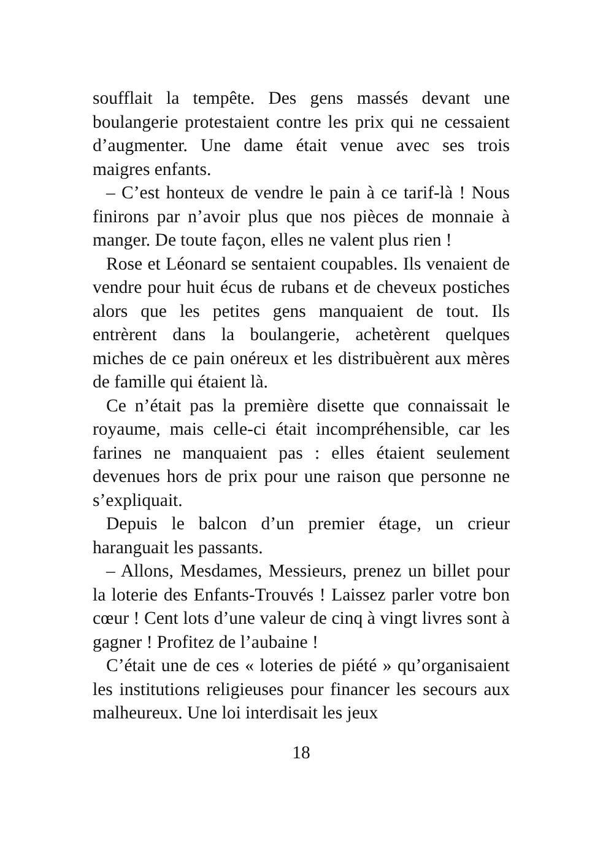soufflait la tempête. Des gens massés devant une boulangerie protestaient contre les prix qui ne cessaient d’augmenter. Une dame était venue avec ses trois maigres enfants.
– C’est honteux de vendre le pain à ce tarif-là ! Nous finirons par n’avoir plus que nos pièces de monnaie à manger. De toute façon, elles ne valent plus rien !
Rose et Léonard se sentaient coupables. Ils venaient de vendre pour huit écus de rubans et de cheveux postiches alors que les petites gens manquaient de tout. Ils entrèrent dans la boulangerie, achetèrent quelques miches de ce pain onéreux et les distribuèrent aux mères de famille qui étaient là.
Ce n’était pas la première disette que connaissait le royaume, mais celle-ci était incompréhensible, car les farines ne manquaient pas : elles étaient seulement devenues hors de prix pour une raison que personne ne s’expliquait.
Depuis le balcon d’un premier étage, un crieur haranguait les passants.
– Allons, Mesdames, Messieurs, prenez un billet pour la loterie des Enfants-Trouvés ! Laissez parler votre bon cœur ! Cent lots d’une valeur de cinq à vingt livres sont à gagner ! Profitez de l’aubaine !
C’était une de ces « loteries de piété » qu’organisaient les institutions religieuses pour financer les secours aux malheureux. Une loi interdisait les jeux
18